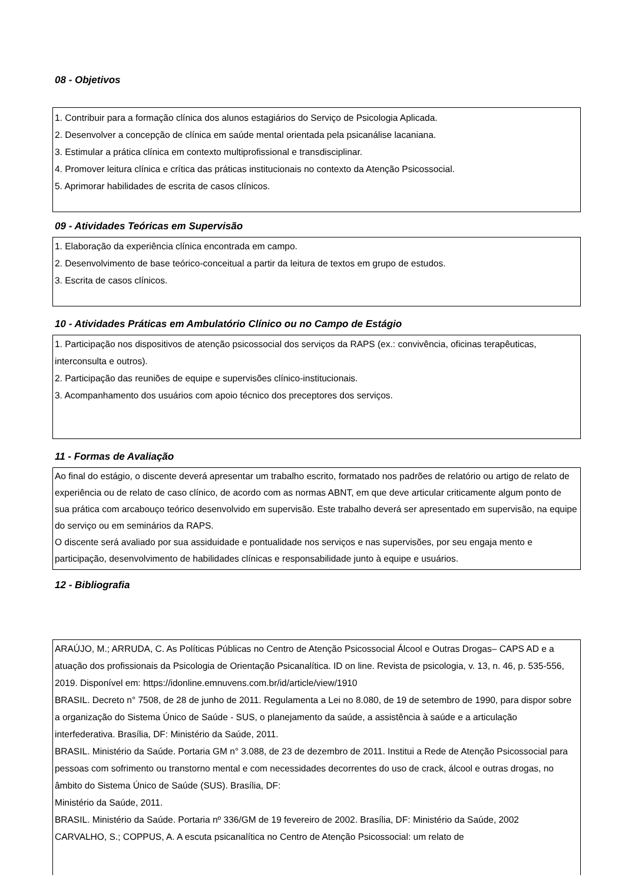08 - Objetivos
1. Contribuir para a formação clínica dos alunos estagiários do Serviço de Psicologia Aplicada.
2. Desenvolver a concepção de clínica em saúde mental orientada pela psicanálise lacaniana.
3. Estimular a prática clínica em contexto multiprofissional e transdisciplinar.
4. Promover leitura clínica e crítica das práticas institucionais no contexto da Atenção Psicossocial.
5. Aprimorar habilidades de escrita de casos clínicos.
09 - Atividades Teóricas em Supervisão
1. Elaboração da experiência clínica encontrada em campo.
2. Desenvolvimento de base teórico-conceitual a partir da leitura de textos em grupo de estudos.
3. Escrita de casos clínicos.
10 - Atividades Práticas em Ambulatório Clínico ou no Campo de Estágio
1. Participação nos dispositivos de atenção psicossocial dos serviços da RAPS (ex.: convivência, oficinas terapêuticas, interconsulta e outros).
2. Participação das reuniões de equipe e supervisões clínico-institucionais.
3. Acompanhamento dos usuários com apoio técnico dos preceptores dos serviços.
11 - Formas de Avaliação
Ao final do estágio, o discente deverá apresentar um trabalho escrito, formatado nos padrões de relatório ou artigo de relato de experiência ou de relato de caso clínico, de acordo com as normas ABNT, em que deve articular criticamente algum ponto de sua prática com arcabouço teórico desenvolvido em supervisão. Este trabalho deverá ser apresentado em supervisão, na equipe do serviço ou em seminários da RAPS.
O discente será avaliado por sua assiduidade e pontualidade nos serviços e nas supervisões, por seu engaja mento e participação, desenvolvimento de habilidades clínicas e responsabilidade junto à equipe e usuários.
12 - Bibliografia
ARAÚJO, M.; ARRUDA, C. As Políticas Públicas no Centro de Atenção Psicossocial Álcool e Outras Drogas– CAPS AD e a atuação dos profissionais da Psicologia de Orientação Psicanalítica. ID on line. Revista de psicologia, v. 13, n. 46, p. 535-556, 2019. Disponível em: https://idonline.emnuvens.com.br/id/article/view/1910
BRASIL. Decreto n° 7508, de 28 de junho de 2011. Regulamenta a Lei no 8.080, de 19 de setembro de 1990, para dispor sobre a organização do Sistema Único de Saúde - SUS, o planejamento da saúde, a assistência à saúde e a articulação interfederativa. Brasília, DF: Ministério da Saúde, 2011.
BRASIL. Ministério da Saúde. Portaria GM n° 3.088, de 23 de dezembro de 2011. Institui a Rede de Atenção Psicossocial para pessoas com sofrimento ou transtorno mental e com necessidades decorrentes do uso de crack, álcool e outras drogas, no âmbito do Sistema Único de Saúde (SUS). Brasília, DF:
Ministério da Saúde, 2011.
BRASIL. Ministério da Saúde. Portaria nº 336/GM de 19 fevereiro de 2002. Brasília, DF: Ministério da Saúde, 2002
CARVALHO, S.; COPPUS, A. A escuta psicanalítica no Centro de Atenção Psicossocial: um relato de